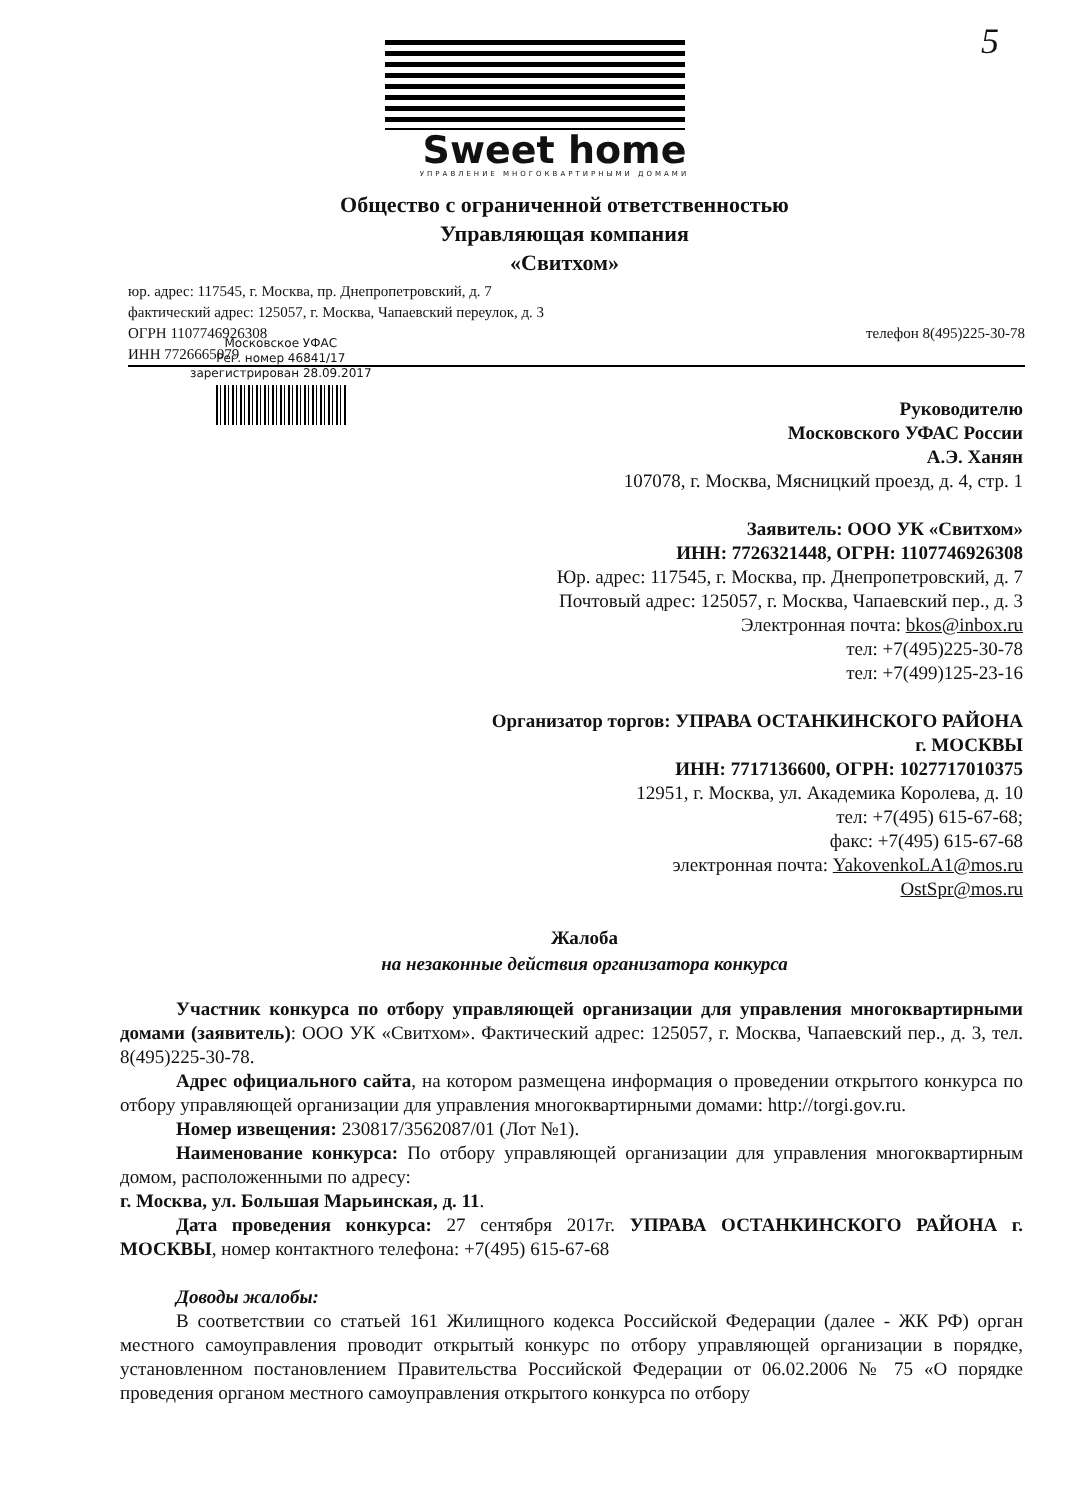5
Sweet home
УПРАВЛЕНИЕ МНОГОКВАРТИРНЫМИ ДОМАМИ
Общество с ограниченной ответственностью
Управляющая компания
«Свитхом»
юр. адрес: 117545, г. Москва, пр. Днепропетровский, д. 7
фактический адрес: 125057, г. Москва, Чапаевский переулок, д. 3
ОГРН 1107746926308 телефон 8(495)225-30-78
ИНН 7726665079
Московское УФАС
Рег. номер 46841/17
зарегистрирован 28.09.2017
Руководителю
Московского УФАС России
А.Э. Ханян
107078, г. Москва, Мясницкий проезд, д. 4, стр. 1
Заявитель: ООО УК «Свитхом»
ИНН: 7726321448, ОГРН: 1107746926308
Юр. адрес: 117545, г. Москва, пр. Днепропетровский, д. 7
Почтовый адрес: 125057, г. Москва, Чапаевский пер., д. 3
Электронная почта: bkos@inbox.ru
тел: +7(495)225-30-78
тел: +7(499)125-23-16
Организатор торгов: УПРАВА ОСТАНКИНСКОГО РАЙОНА
г. МОСКВЫ
ИНН: 7717136600, ОГРН: 1027717010375
12951, г. Москва, ул. Академика Королева, д. 10
тел: +7(495) 615-67-68;
факс: +7(495) 615-67-68
электронная почта: YakovenkoLA1@mos.ru
OstSpr@mos.ru
Жалоба
на незаконные действия организатора конкурса
Участник конкурса по отбору управляющей организации для управления многоквартирными домами (заявитель): ООО УК «Свитхом». Фактический адрес: 125057, г. Москва, Чапаевский пер., д. 3, тел. 8(495)225-30-78.
Адрес официального сайта, на котором размещена информация о проведении открытого конкурса по отбору управляющей организации для управления многоквартирными домами: http://torgi.gov.ru.
Номер извещения: 230817/3562087/01 (Лот №1).
Наименование конкурса: По отбору управляющей организации для управления многоквартирным домом, расположенными по адресу:
г. Москва, ул. Большая Марьинская, д. 11.
Дата проведения конкурса: 27 сентября 2017г. УПРАВА ОСТАНКИНСКОГО РАЙОНА г. МОСКВЫ, номер контактного телефона: +7(495) 615-67-68
Доводы жалобы:
В соответствии со статьей 161 Жилищного кодекса Российской Федерации (далее - ЖК РФ) орган местного самоуправления проводит открытый конкурс по отбору управляющей организации в порядке, установленном постановлением Правительства Российской Федерации от 06.02.2006 № 75 «О порядке проведения органом местного самоуправления открытого конкурса по отбору